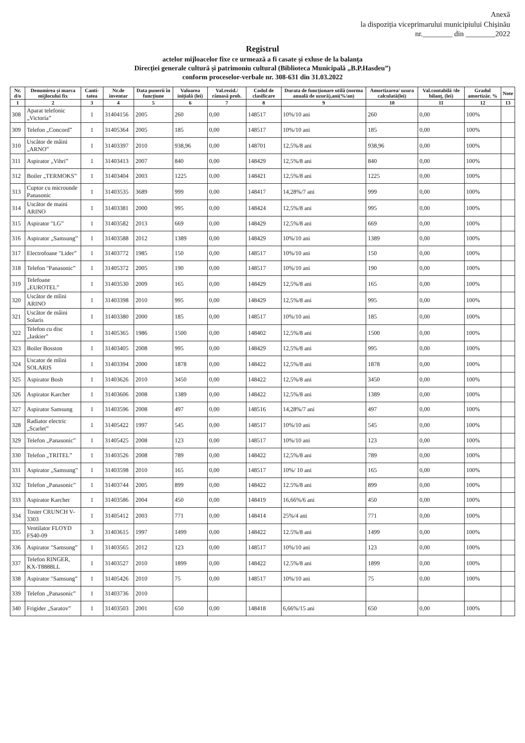Anexă
la dispoziția viceprimarului municipiului Chișinău
nr.________ din ________2022
Registrul
actelor mijloacelor fixe ce urmează a fi casate și exluse de la balanța
Direcției generale cultură și patrimoniu cultural (Biblioteca Municipală „B.P.Hasdeu”)
conform proceselor-verbale nr. 308-631 din 31.03.2022
| Nr. d/o | Denumirea și marca mijlocului fix | Canti-tatea | Nr.de inventar | Data punerii în funcțiune | Valoarea inițială (lei) | Val.rezid./ rămasă prob. | Codul de clasificare | Durata de funcționare utilă (norma anuală de uzură),ani(%/an) | Amortizarea/ uzura calculată(lei) | Val.contabilă /de bilanț, (lei) | Gradul amortizăr. % | Note |
| --- | --- | --- | --- | --- | --- | --- | --- | --- | --- | --- | --- | --- |
| 1 | 2 | 3 | 4 | 5 | 6 | 7 | 8 | 9 | 10 | 11 | 12 | 13 |
| 308 | Aparat telefonic „Victoria” | 1 | 31404156 | 2005 | 260 | 0,00 | 148517 | 10%/10 ani | 260 | 0,00 | 100% | |
| 309 | Telefon „Concord” | 1 | 31405364 | 2005 | 185 | 0,00 | 148517 | 10%/10 ani | 185 | 0,00 | 100% | |
| 310 | Uscător de mâini „ARNO” | 1 | 31403397 | 2010 | 938,96 | 0,00 | 148701 | 12,5%/8 ani | 938,96 | 0,00 | 100% | |
| 311 | Aspirator „Vihri” | 1 | 31403413 | 2007 | 840 | 0,00 | 148429 | 12,5%/8 ani | 840 | 0,00 | 100% | |
| 312 | Boiler „TERMOKS” | 1 | 31403404 | 2003 | 1225 | 0,00 | 148421 | 12,5%/8 ani | 1225 | 0,00 | 100% | |
| 313 | Cuptor cu microunde Panasonic | 1 | 31403535 | 3689 | 999 | 0,00 | 148417 | 14,28%/7 ani | 999 | 0,00 | 100% | |
| 314 | Uscător de maini ARINO | 1 | 31403381 | 2000 | 995 | 0,00 | 148424 | 12,5%/8 ani | 995 | 0,00 | 100% | |
| 315 | Aspirator "LG” | 1 | 31403582 | 2013 | 669 | 0,00 | 148429 | 12,5%/8 ani | 669 | 0,00 | 100% | |
| 316 | Aspirator „Samsung” | 1 | 31403588 | 2012 | 1389 | 0,00 | 148429 | 10%/10 ani | 1389 | 0,00 | 100% | |
| 317 | Electrofoane "Lider” | 1 | 31403772 | 1985 | 150 | 0,00 | 148517 | 10%/10 ani | 150 | 0,00 | 100% | |
| 318 | Telefon "Panasonic” | 1 | 31405372 | 2005 | 190 | 0,00 | 148517 | 10%/10 ani | 190 | 0,00 | 100% | |
| 319 | Telefoane „EUROTEL” | 1 | 31403530 | 2009 | 165 | 0,00 | 148429 | 12,5%/8 ani | 165 | 0,00 | 100% | |
| 320 | Uscător de mîini ARINO | 1 | 31403398 | 2010 | 995 | 0,00 | 148429 | 12,5%/8 ani | 995 | 0,00 | 100% | |
| 321 | Uscător de mâini Solaris | 1 | 31403380 | 2000 | 185 | 0,00 | 148517 | 10%/10 ani | 185 | 0,00 | 100% | |
| 322 | Telefon cu disc „Iaskier” | 1 | 31405365 | 1986 | 1500 | 0,00 | 148402 | 12,5%/8 ani | 1500 | 0,00 | 100% | |
| 323 | Boiler Bosston | 1 | 31403405 | 2008 | 995 | 0,00 | 148429 | 12,5%/8 ani | 995 | 0,00 | 100% | |
| 324 | Uscator de mîini SOLARIS | 1 | 31403394 | 2000 | 1878 | 0,00 | 148422 | 12,5%/8 ani | 1878 | 0,00 | 100% | |
| 325 | Aspirator Bosh | 1 | 31403626 | 2010 | 3450 | 0,00 | 148422 | 12,5%/8 ani | 3450 | 0,00 | 100% | |
| 326 | Aspirator Karcher | 1 | 31403606 | 2008 | 1389 | 0,00 | 148422 | 12,5%/8 ani | 1389 | 0,00 | 100% | |
| 327 | Aspirator Samsung | 1 | 31403596 | 2008 | 497 | 0,00 | 148516 | 14,28%/7 ani | 497 | 0,00 | 100% | |
| 328 | Radiator electric „Scarlet” | 1 | 31405422 | 1997 | 545 | 0,00 | 148517 | 10%/10 ani | 545 | 0,00 | 100% | |
| 329 | Telefon „Panasonic” | 1 | 31405425 | 2008 | 123 | 0,00 | 148517 | 10%/10 ani | 123 | 0,00 | 100% | |
| 330 | Telefon „TRITEL” | 1 | 31403526 | 2008 | 789 | 0,00 | 148422 | 12,5%/8 ani | 789 | 0,00 | 100% | |
| 331 | Aspirator „Samsung” | 1 | 31403598 | 2010 | 165 | 0,00 | 148517 | 10%/ 10 ani | 165 | 0,00 | 100% | |
| 332 | Telefon „Panasonic” | 1 | 31403744 | 2005 | 899 | 0,00 | 148422 | 12.5%/8 ani | 899 | 0,00 | 100% | |
| 333 | Aspirator Karcher | 1 | 31403586 | 2004 | 450 | 0,00 | 148419 | 16,66%/6 ani | 450 | 0,00 | 100% | |
| 334 | Toster CRUNCH V-3303 | 1 | 31405412 | 2003 | 771 | 0,00 | 148414 | 25%/4 ani | 771 | 0,00 | 100% | |
| 335 | Ventilator FLOYD FS40-09 | 3 | 31403615 | 1997 | 1499 | 0,00 | 148422 | 12.5%/8 ani | 1499 | 0,00 | 100% | |
| 336 | Aspirator "Samsung” | 1 | 31403565 | 2012 | 123 | 0,00 | 148517 | 10%/10 ani | 123 | 0,00 | 100% | |
| 337 | Telefon RINGER, KX-T8888LL | 1 | 31403527 | 2010 | 1899 | 0,00 | 148422 | 12.5%/8 ani | 1899 | 0,00 | 100% | |
| 338 | Aspirator "Samsung” | 1 | 31405426 | 2010 | 75 | 0,00 | 148517 | 10%/10 ani | 75 | 0,00 | 100% | |
| 339 | Telefon „Panasonic” | 1 | 31403736 | 2010 | | | | | | | | |
| 340 | Frigider „Saratov” | 1 | 31403503 | 2001 | 650 | 0,00 | 148418 | 6,66%/15 ani | 650 | 0,00 | 100% | |